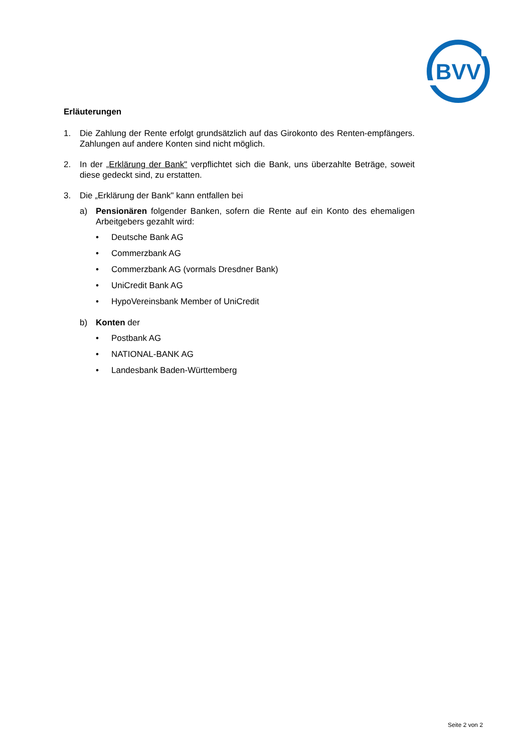BVV
Erläuterungen
1. Die Zahlung der Rente erfolgt grundsätzlich auf das Girokonto des Renten-empfängers. Zahlungen auf andere Konten sind nicht möglich.
2. In der „Erklärung der Bank" verpflichtet sich die Bank, uns überzahlte Beträge, soweit diese gedeckt sind, zu erstatten.
3. Die „Erklärung der Bank" kann entfallen bei
a) Pensionären folgender Banken, sofern die Rente auf ein Konto des ehemaligen Arbeitgebers gezahlt wird:
• Deutsche Bank AG
• Commerzbank AG
• Commerzbank AG (vormals Dresdner Bank)
• UniCredit Bank AG
• HypoVereinsbank Member of UniCredit
b) Konten der
• Postbank AG
• NATIONAL-BANK AG
• Landesbank Baden-Württemberg
Seite 2 von 2